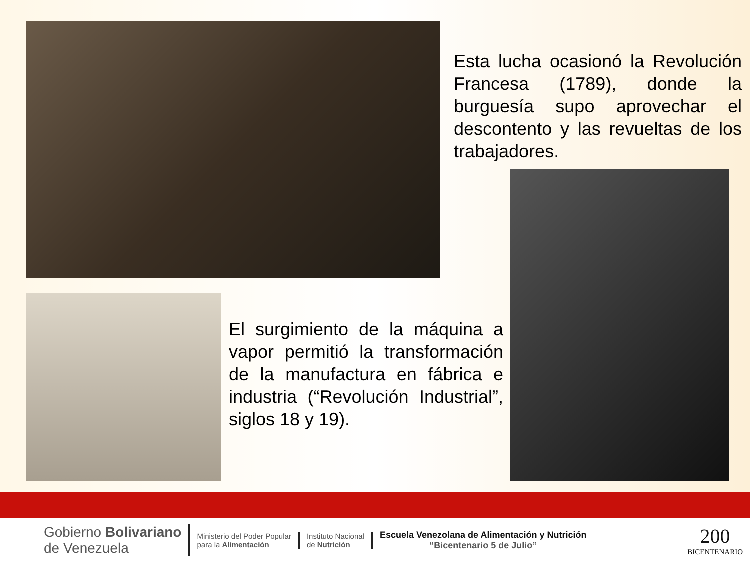Esta lucha ocasionó la Revolución Francesa (1789), donde la burguesía supo aprovechar el descontento y las revueltas de los trabajadores.
El surgimiento de la máquina a vapor permitió la transformación de la manufactura en fábrica e industria (“Revolución Industrial”, siglos 18 y 19).
Gobierno Bolivariano
de Venezuela
Ministerio del Poder Popular
para la Alimentación
Instituto Nacional
de Nutrición
Escuela Venezolana de Alimentación y Nutrición
“Bicentenario 5 de Julio”
200
BICENTENARIO